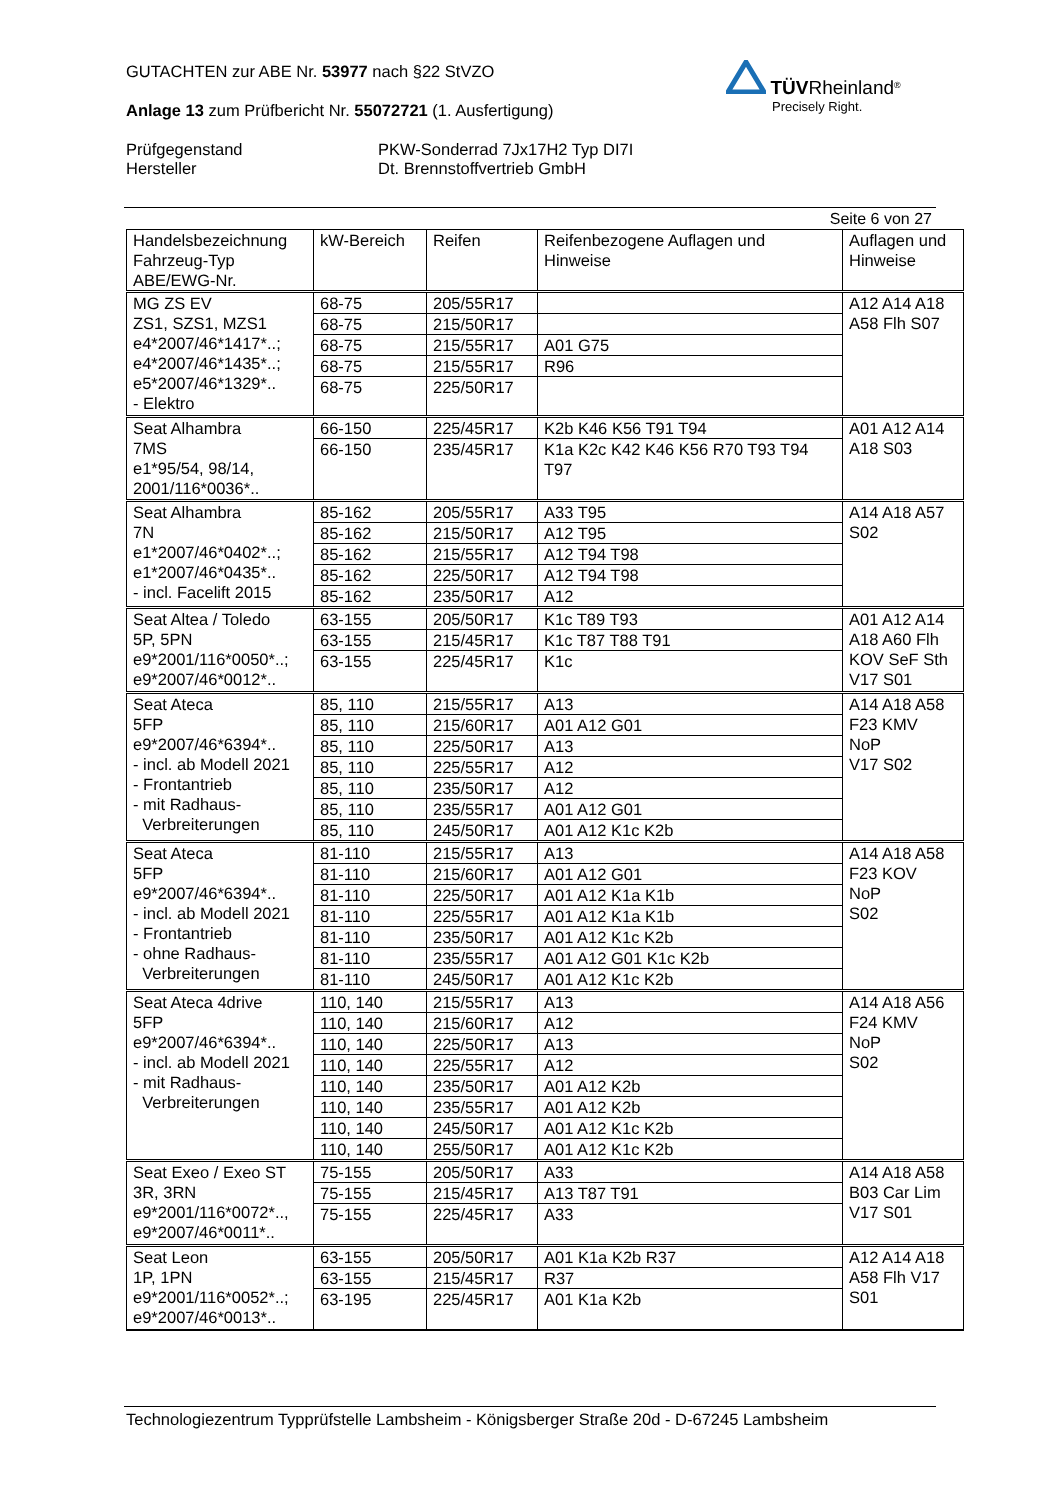GUTACHTEN zur ABE Nr. 53977 nach §22 StVZO
Anlage 13 zum Prüfbericht Nr. 55072721 (1. Ausfertigung)
Prüfgegenstand
Hersteller
PKW-Sonderrad 7Jx17H2 Typ DI7I
Dt. Brennstoffvertrieb GmbH
TÜV Rheinland<sup>®</sup>
Precisely Right.
Seite 6 von 27
| Handelsbezeichnung Fahrzeug-Typ ABE/EWG-Nr. | kW-Bereich | Reifen | Reifenbezogene Auflagen und Hinweise | Auflagen und Hinweise |
| MG ZS EV ZS1, SZS1, MZS1 e4*2007/46*1417*..; e4*2007/46*1435*..; e5*2007/46*1329*.. - Elektro | 68-75 | 205/55R17 | | A12 A14 A18 A58 Flh S07 |
| | 68-75 | 215/50R17 | | |
| | 68-75 | 215/55R17 | A01 G75 | |
| | 68-75 | 215/55R17 | R96 | |
| | 68-75 | 225/50R17 | | |
| Seat Alhambra 7MS e1*95/54, 98/14, 2001/116*0036*.. | 66-150 | 225/45R17 | K2b K46 K56 T91 T94 | A01 A12 A14 A18 S03 |
| | 66-150 | 235/45R17 | K1a K2c K42 K46 K56 R70 T93 T94 T97 | |
| Seat Alhambra 7N e1*2007/46*0402*..; e1*2007/46*0435*.. - incl. Facelift 2015 | 85-162 | 205/55R17 | A33 T95 | A14 A18 A57 S02 |
| | 85-162 | 215/50R17 | A12 T95 | |
| | 85-162 | 215/55R17 | A12 T94 T98 | |
| | 85-162 | 225/50R17 | A12 T94 T98 | |
| | 85-162 | 235/50R17 | A12 | |
| Seat Altea / Toledo 5P, 5PN e9*2001/116*0050*..; e9*2007/46*0012*.. | 63-155 | 205/50R17 | K1c T89 T93 | A01 A12 A14 A18 A60 Flh KOV SeF Sth V17 S01 |
| | 63-155 | 215/45R17 | K1c T87 T88 T91 | |
| | 63-155 | 225/45R17 | K1c | |
| Seat Ateca 5FP e9*2007/46*6394*.. - incl. ab Modell 2021 - Frontantrieb - mit Radhaus- Verbreiterungen | 85, 110 | 215/55R17 | A13 | A14 A18 A58 F23 KMV NoP V17 S02 |
| | 85, 110 | 215/60R17 | A01 A12 G01 | |
| | 85, 110 | 225/50R17 | A13 | |
| | 85, 110 | 225/55R17 | A12 | |
| | 85, 110 | 235/50R17 | A12 | |
| | 85, 110 | 235/55R17 | A01 A12 G01 | |
| | 85, 110 | 245/50R17 | A01 A12 K1c K2b | |
| Seat Ateca 5FP e9*2007/46*6394*.. - incl. ab Modell 2021 - Frontantrieb - ohne Radhaus- Verbreiterungen | 81-110 | 215/55R17 | A13 | A14 A18 A58 F23 KOV NoP S02 |
| | 81-110 | 215/60R17 | A01 A12 G01 | |
| | 81-110 | 225/50R17 | A01 A12 K1a K1b | |
| | 81-110 | 225/55R17 | A01 A12 K1a K1b | |
| | 81-110 | 235/50R17 | A01 A12 K1c K2b | |
| | 81-110 | 235/55R17 | A01 A12 G01 K1c K2b | |
| | 81-110 | 245/50R17 | A01 A12 K1c K2b | |
| Seat Ateca 4drive 5FP e9*2007/46*6394*.. - incl. ab Modell 2021 - mit Radhaus- Verbreiterungen | 110, 140 | 215/55R17 | A13 | A14 A18 A56 F24 KMV NoP S02 |
| | 110, 140 | 215/60R17 | A12 | |
| | 110, 140 | 225/50R17 | A13 | |
| | 110, 140 | 225/55R17 | A12 | |
| | 110, 140 | 235/50R17 | A01 A12 K2b | |
| | 110, 140 | 235/55R17 | A01 A12 K2b | |
| | 110, 140 | 245/50R17 | A01 A12 K1c K2b | |
| | 110, 140 | 255/50R17 | A01 A12 K1c K2b | |
| Seat Exeo / Exeo ST 3R, 3RN e9*2001/116*0072*.., e9*2007/46*0011*.. | 75-155 | 205/50R17 | A33 | A14 A18 A58 B03 Car Lim V17 S01 |
| | 75-155 | 215/45R17 | A13 T87 T91 | |
| | 75-155 | 225/45R17 | A33 | |
| Seat Leon 1P, 1PN e9*2001/116*0052*..; e9*2007/46*0013*.. | 63-155 | 205/50R17 | A01 K1a K2b R37 | A12 A14 A18 A58 Flh V17 S01 |
| | 63-155 | 215/45R17 | R37 | |
| | 63-195 | 225/45R17 | A01 K1a K2b | |
Technologiezentrum Typprüfstelle Lambsheim - Königsberger Straße 20d - D-67245 Lambsheim